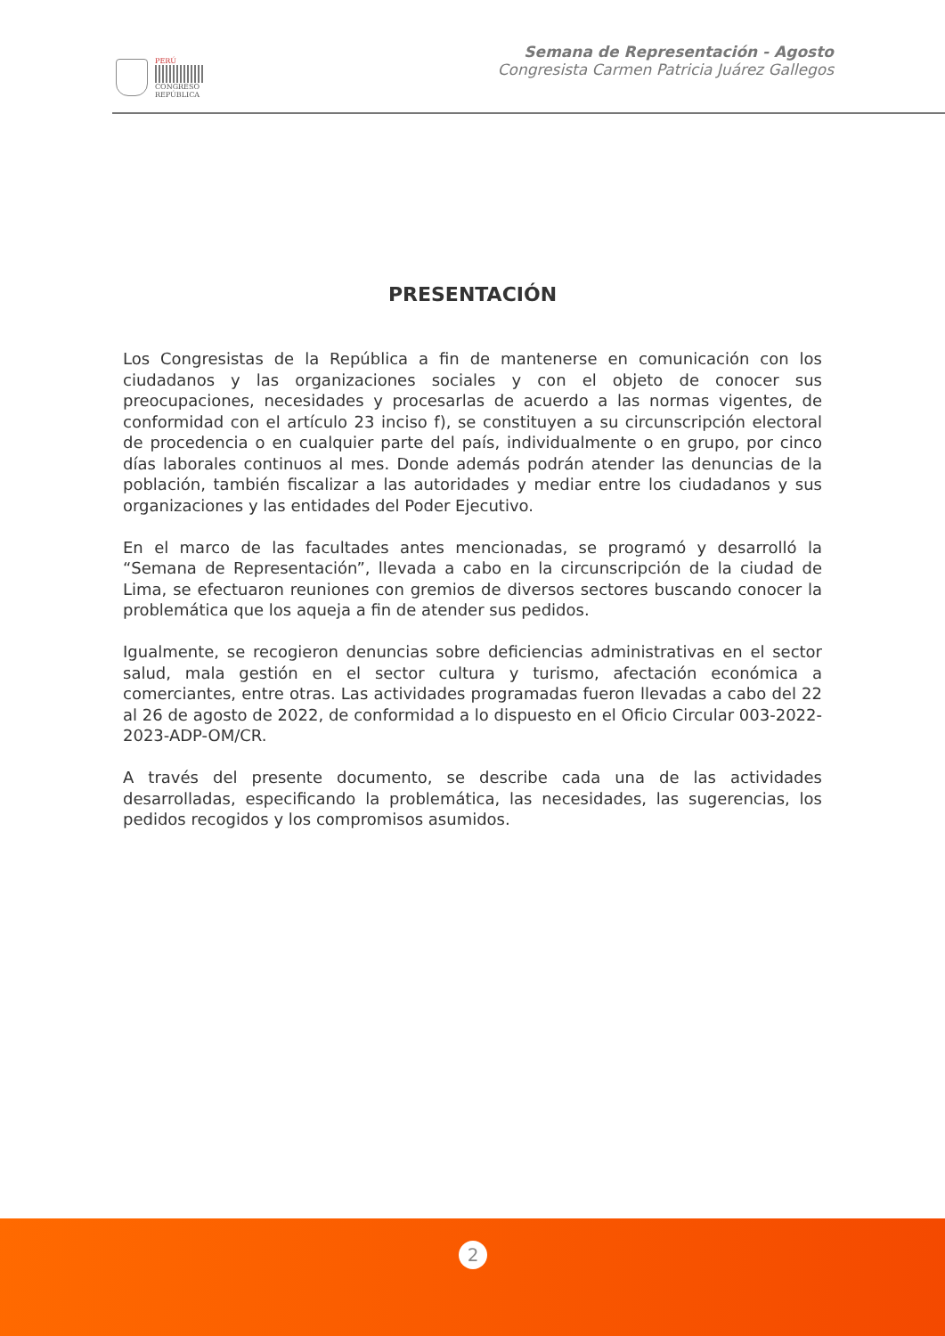PERÚ
CONGRESO
REPÚBLICA
Semana de Representación - Agosto
Congresista Carmen Patricia Juárez Gallegos
PRESENTACIÓN
Los Congresistas de la República a fin de mantenerse en comunicación con los ciudadanos y las organizaciones sociales y con el objeto de conocer sus preocupaciones, necesidades y procesarlas de acuerdo a las normas vigentes, de conformidad con el artículo 23 inciso f), se constituyen a su circunscripción electoral de procedencia o en cualquier parte del país, individualmente o en grupo, por cinco días laborales continuos al mes. Donde además podrán atender las denuncias de la población, también fiscalizar a las autoridades y mediar entre los ciudadanos y sus organizaciones y las entidades del Poder Ejecutivo.
En el marco de las facultades antes mencionadas, se programó y desarrolló la “Semana de Representación”, llevada a cabo en la circunscripción de la ciudad de Lima, se efectuaron reuniones con gremios de diversos sectores buscando conocer la problemática que los aqueja a fin de atender sus pedidos.
Igualmente, se recogieron denuncias sobre deficiencias administrativas en el sector salud, mala gestión en el sector cultura y turismo, afectación económica a comerciantes, entre otras. Las actividades programadas fueron llevadas a cabo del 22 al 26 de agosto de 2022, de conformidad a lo dispuesto en el Oficio Circular 003-2022-2023-ADP-OM/CR.
A través del presente documento, se describe cada una de las actividades desarrolladas, especificando la problemática, las necesidades, las sugerencias, los pedidos recogidos y los compromisos asumidos.
2